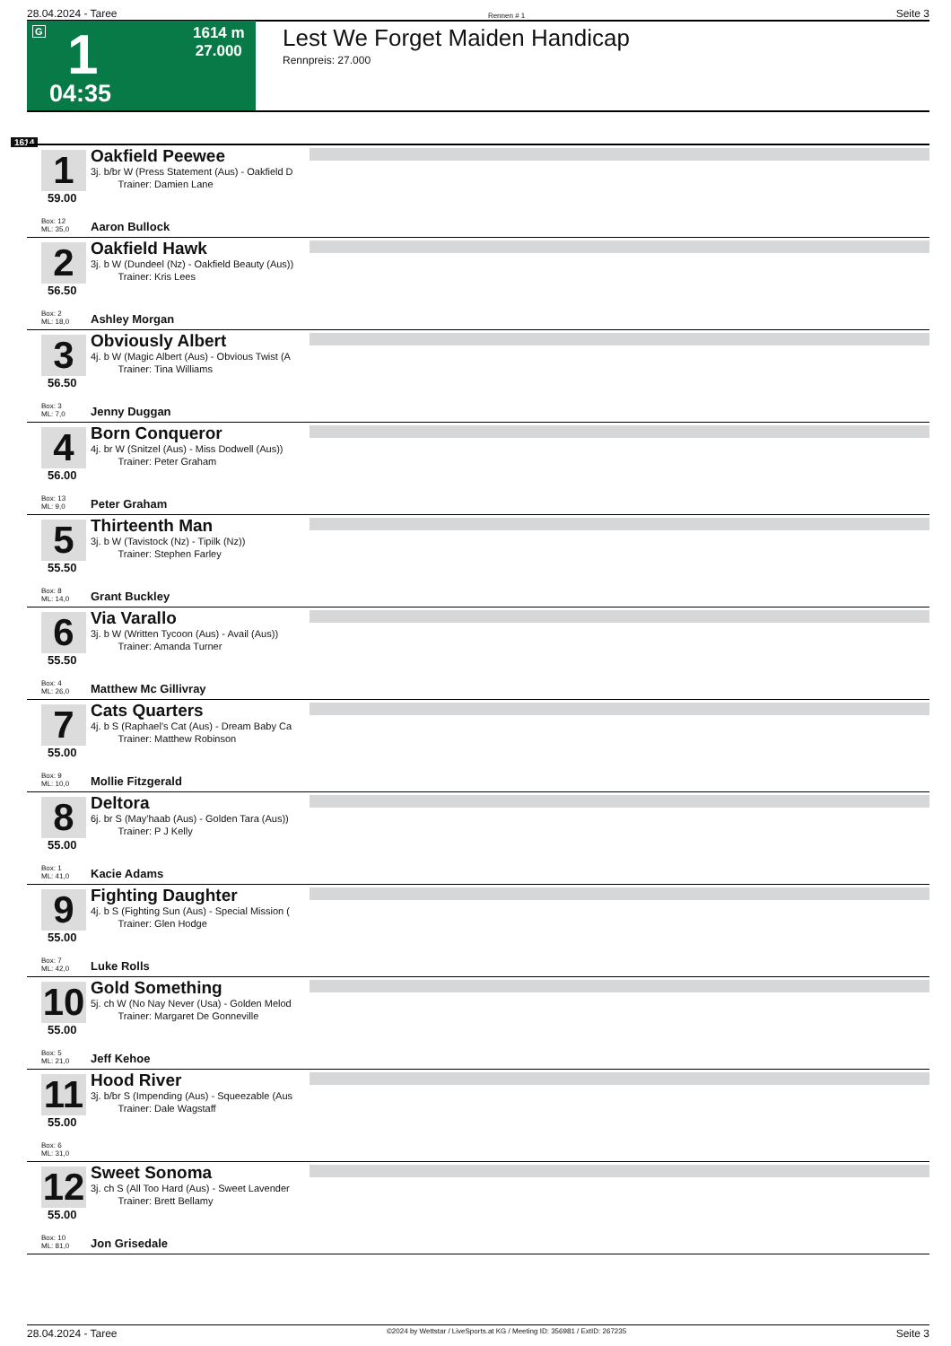28.04.2024 - Taree Rennen # 1 Seite 3
G 1
04:35
1614 m
27.000
Lest We Forget Maiden Handicap
Rennpreis: 27.000
1614
1
59.00
Oakfield Peewee
3j. b/br W (Press Statement (Aus) - Oakfield D
Trainer: Damien Lane
Box: 12
ML: 35,0
Aaron Bullock
2
56.50
Oakfield Hawk
3j. b W (Dundeel (Nz) - Oakfield Beauty (Aus))
Trainer: Kris Lees
Box: 2
ML: 18,0
Ashley Morgan
3
56.50
Obviously Albert
4j. b W (Magic Albert (Aus) - Obvious Twist (A
Trainer: Tina Williams
Box: 3
ML: 7,0
Jenny Duggan
4
56.00
Born Conqueror
4j. br W (Snitzel (Aus) - Miss Dodwell (Aus))
Trainer: Peter Graham
Box: 13
ML: 9,0
Peter Graham
5
55.50
Thirteenth Man
3j. b W (Tavistock (Nz) - Tipilk (Nz))
Trainer: Stephen Farley
Box: 8
ML: 14,0
Grant Buckley
6
55.50
Via Varallo
3j. b W (Written Tycoon (Aus) - Avail (Aus))
Trainer: Amanda Turner
Box: 4
ML: 26,0
Matthew Mc Gillivray
7
55.00
Cats Quarters
4j. b S (Raphael's Cat (Aus) - Dream Baby Ca
Trainer: Matthew Robinson
Box: 9
ML: 10,0
Mollie Fitzgerald
8
55.00
Deltora
6j. br S (May'haab (Aus) - Golden Tara (Aus))
Trainer: P J Kelly
Box: 1
ML: 41,0
Kacie Adams
9
55.00
Fighting Daughter
4j. b S (Fighting Sun (Aus) - Special Mission (
Trainer: Glen Hodge
Box: 7
ML: 42,0
Luke Rolls
10
55.00
Gold Something
5j. ch W (No Nay Never (Usa) - Golden Melod
Trainer: Margaret De Gonneville
Box: 5
ML: 21,0
Jeff Kehoe
11
55.00
Hood River
3j. b/br S (Impending (Aus) - Squeezable (Aus
Trainer: Dale Wagstaff
Box: 6
ML: 31,0
12
55.00
Sweet Sonoma
3j. ch S (All Too Hard (Aus) - Sweet Lavender
Trainer: Brett Bellamy
Box: 10
ML: 81,0
Jon Grisedale
28.04.2024 - Taree ©2024 by Wettstar / LiveSports.at KG / Meeting ID: 356981 / ExtID: 267235 Seite 3